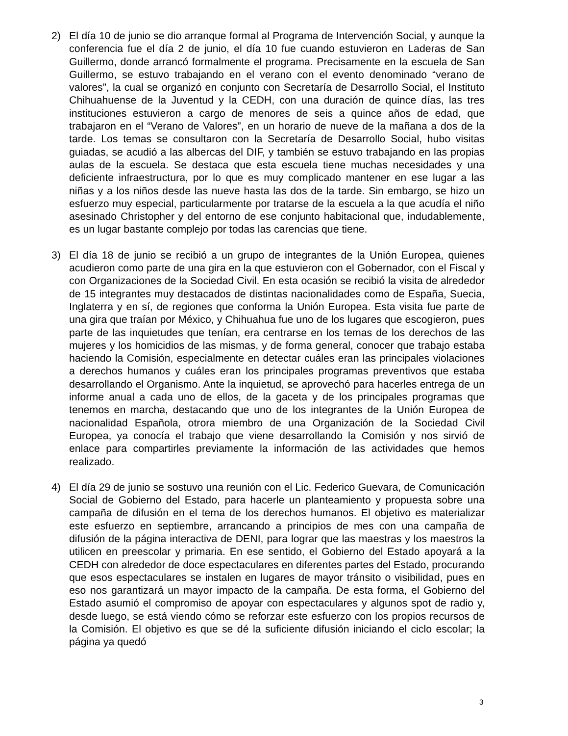2) El día 10 de junio se dio arranque formal al Programa de Intervención Social, y aunque la conferencia fue el día 2 de junio, el día 10 fue cuando estuvieron en Laderas de San Guillermo, donde arrancó formalmente el programa. Precisamente en la escuela de San Guillermo, se estuvo trabajando en el verano con el evento denominado “verano de valores”, la cual se organizó en conjunto con Secretaría de Desarrollo Social, el Instituto Chihuahuense de la Juventud y la CEDH, con una duración de quince días, las tres instituciones estuvieron a cargo de menores de seis a quince años de edad, que trabajaron en el “Verano de Valores”, en un horario de nueve de la mañana a dos de la tarde. Los temas se consultaron con la Secretaría de Desarrollo Social, hubo visitas guiadas, se acudió a las albercas del DIF, y también se estuvo trabajando en las propias aulas de la escuela. Se destaca que esta escuela tiene muchas necesidades y una deficiente infraestructura, por lo que es muy complicado mantener en ese lugar a las niñas y a los niños desde las nueve hasta las dos de la tarde. Sin embargo, se hizo un esfuerzo muy especial, particularmente por tratarse de la escuela a la que acudía el niño asesinado Christopher y del entorno de ese conjunto habitacional que, indudablemente, es un lugar bastante complejo por todas las carencias que tiene.
3) El día 18 de junio se recibió a un grupo de integrantes de la Unión Europea, quienes acudieron como parte de una gira en la que estuvieron con el Gobernador, con el Fiscal y con Organizaciones de la Sociedad Civil. En esta ocasión se recibió la visita de alrededor de 15 integrantes muy destacados de distintas nacionalidades como de España, Suecia, Inglaterra y en sí, de regiones que conforma la Unión Europea. Esta visita fue parte de una gira que traían por México, y Chihuahua fue uno de los lugares que escogieron, pues parte de las inquietudes que tenían, era centrarse en los temas de los derechos de las mujeres y los homicidios de las mismas, y de forma general, conocer que trabajo estaba haciendo la Comisión, especialmente en detectar cuáles eran las principales violaciones a derechos humanos y cuáles eran los principales programas preventivos que estaba desarrollando el Organismo. Ante la inquietud, se aprovechó para hacerles entrega de un informe anual a cada uno de ellos, de la gaceta y de los principales programas que tenemos en marcha, destacando que uno de los integrantes de la Unión Europea de nacionalidad Española, otrora miembro de una Organización de la Sociedad Civil Europea, ya conocía el trabajo que viene desarrollando la Comisión y nos sirvió de enlace para compartirles previamente la información de las actividades que hemos realizado.
4) El día 29 de junio se sostuvo una reunión con el Lic. Federico Guevara, de Comunicación Social de Gobierno del Estado, para hacerle un planteamiento y propuesta sobre una campaña de difusión en el tema de los derechos humanos. El objetivo es materializar este esfuerzo en septiembre, arrancando a principios de mes con una campaña de difusión de la página interactiva de DENI, para lograr que las maestras y los maestros la utilicen en preescolar y primaria. En ese sentido, el Gobierno del Estado apoyará a la CEDH con alrededor de doce espectaculares en diferentes partes del Estado, procurando que esos espectaculares se instalen en lugares de mayor tránsito o visibilidad, pues en eso nos garantizará un mayor impacto de la campaña. De esta forma, el Gobierno del Estado asumió el compromiso de apoyar con espectaculares y algunos spot de radio y, desde luego, se está viendo cómo se reforzar este esfuerzo con los propios recursos de la Comisión. El objetivo es que se dé la suficiente difusión iniciando el ciclo escolar; la página ya quedó
3